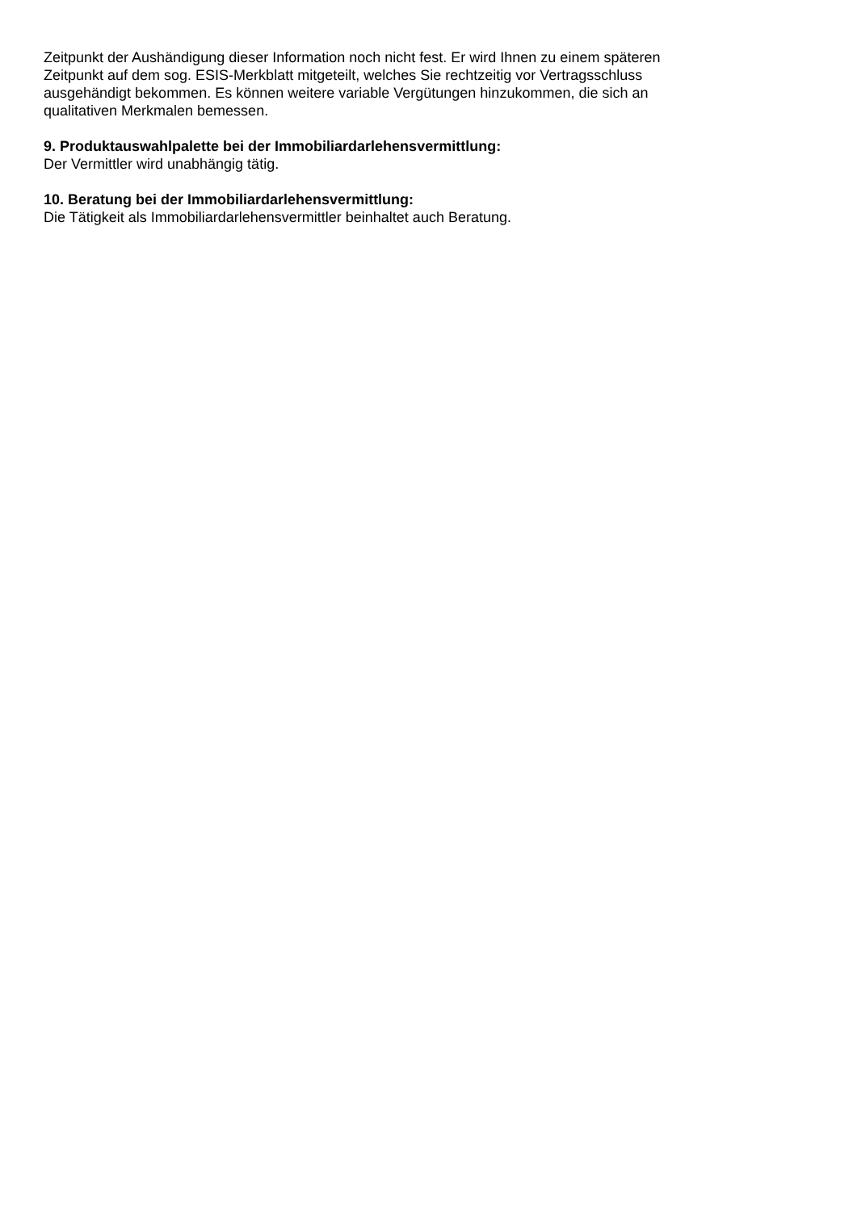Zeitpunkt der Aushändigung dieser Information noch nicht fest. Er wird Ihnen zu einem späteren
Zeitpunkt auf dem sog. ESIS-Merkblatt mitgeteilt, welches Sie rechtzeitig vor Vertragsschluss
ausgehändigt bekommen. Es können weitere variable Vergütungen hinzukommen, die sich an
qualitativen Merkmalen bemessen.
9. Produktauswahlpalette bei der Immobiliardarlehensvermittlung:
Der Vermittler wird unabhängig tätig.
10. Beratung bei der Immobiliardarlehensvermittlung:
Die Tätigkeit als Immobiliardarlehensvermittler beinhaltet auch Beratung.